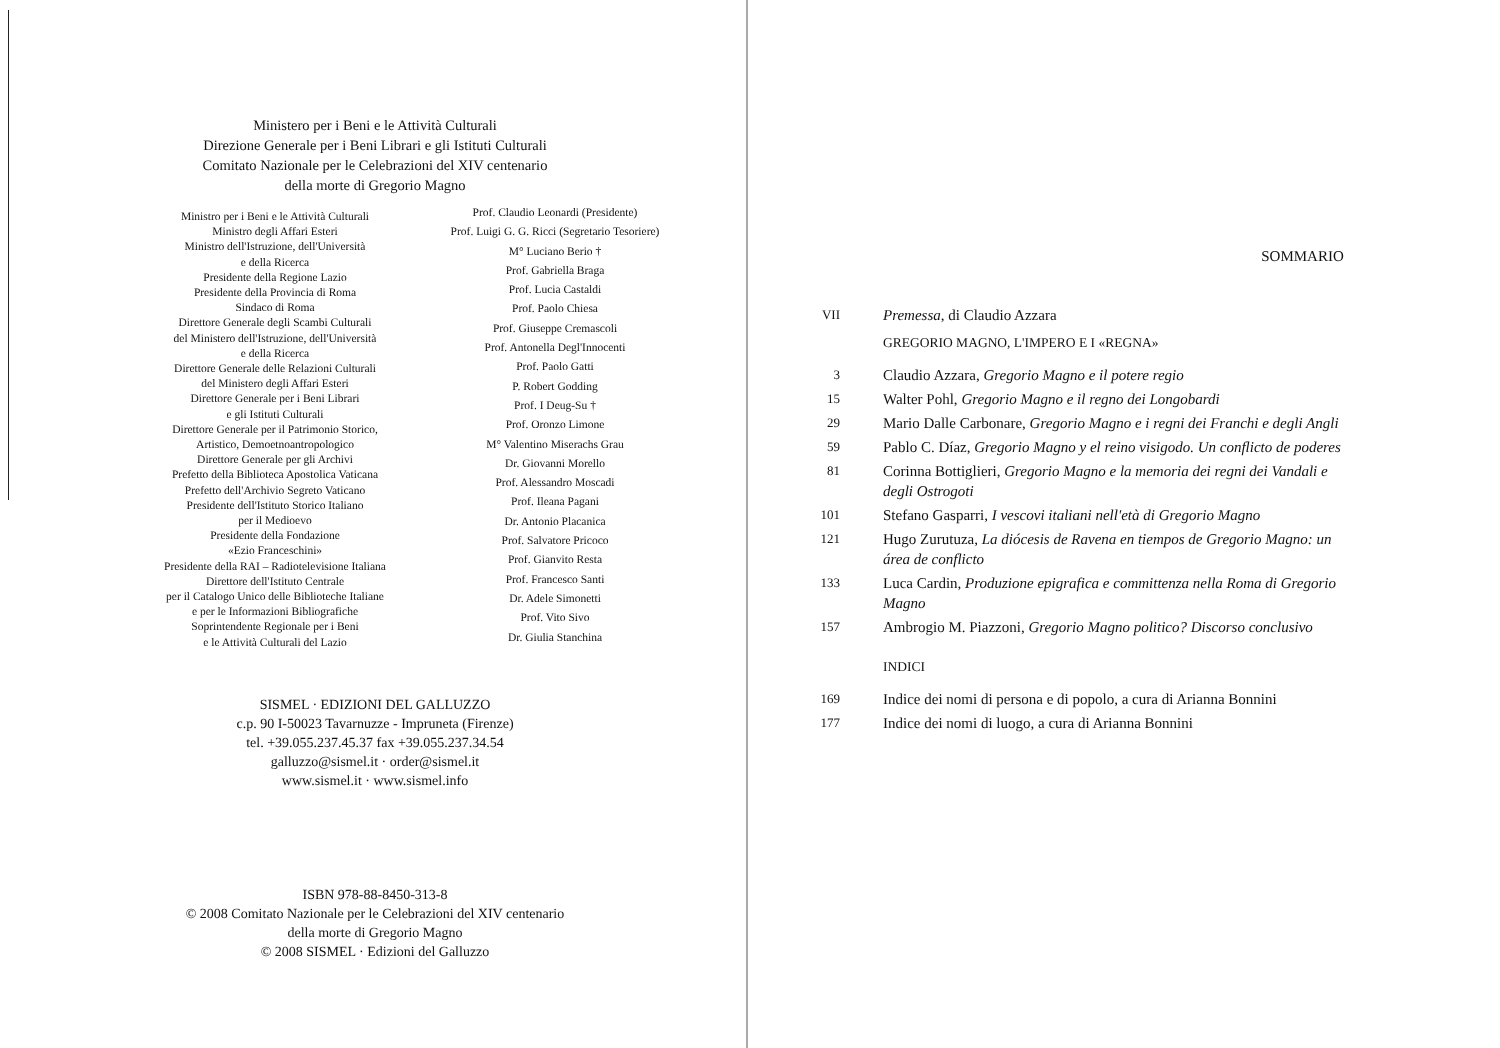Ministero per i Beni e le Attività Culturali
Direzione Generale per i Beni Librari e gli Istituti Culturali
Comitato Nazionale per le Celebrazioni del XIV centenario
della morte di Gregorio Magno
Ministro per i Beni e le Attività Culturali
Ministro degli Affari Esteri
Ministro dell'Istruzione, dell'Università
e della Ricerca
Presidente della Regione Lazio
Presidente della Provincia di Roma
Sindaco di Roma
Direttore Generale degli Scambi Culturali
del Ministero dell'Istruzione, dell'Università
e della Ricerca
Direttore Generale delle Relazioni Culturali
del Ministero degli Affari Esteri
Direttore Generale per i Beni Librari
e gli Istituti Culturali
Direttore Generale per il Patrimonio Storico,
Artistico, Demoetnoantropologico
Direttore Generale per gli Archivi
Prefetto della Biblioteca Apostolica Vaticana
Prefetto dell'Archivio Segreto Vaticano
Presidente dell'Istituto Storico Italiano
per il Medioevo
Presidente della Fondazione
«Ezio Franceschini»
Presidente della RAI – Radiotelevisione Italiana
Direttore dell'Istituto Centrale
per il Catalogo Unico delle Biblioteche Italiane
e per le Informazioni Bibliografiche
Soprintendente Regionale per i Beni
e le Attività Culturali del Lazio
Prof. Claudio Leonardi (Presidente)
Prof. Luigi G. G. Ricci (Segretario Tesoriere)
M° Luciano Berio †
Prof. Gabriella Braga
Prof. Lucia Castaldi
Prof. Paolo Chiesa
Prof. Giuseppe Cremascoli
Prof. Antonella Degl'Innocenti
Prof. Paolo Gatti
P. Robert Godding
Prof. I Deug-Su †
Prof. Oronzo Limone
M° Valentino Miserachs Grau
Dr. Giovanni Morello
Prof. Alessandro Moscadi
Prof. Ileana Pagani
Dr. Antonio Placanica
Prof. Salvatore Pricoco
Prof. Gianvito Resta
Prof. Francesco Santi
Dr. Adele Simonetti
Prof. Vito Sivo
Dr. Giulia Stanchina
SISMEL · EDIZIONI DEL GALLUZZO
c.p. 90 I-50023 Tavarnuzze - Impruneta (Firenze)
tel. +39.055.237.45.37 fax +39.055.237.34.54
galluzzo@sismel.it · order@sismel.it
www.sismel.it · www.sismel.info
ISBN 978-88-8450-313-8
© 2008 Comitato Nazionale per le Celebrazioni del XIV centenario
della morte di Gregorio Magno
© 2008 SISMEL · Edizioni del Galluzzo
SOMMARIO
VII Premessa, di Claudio Azzara
GREGORIO MAGNO, L'IMPERO E I «REGNA»
3 Claudio Azzara, Gregorio Magno e il potere regio
15 Walter Pohl, Gregorio Magno e il regno dei Longobardi
29 Mario Dalle Carbonare, Gregorio Magno e i regni dei Franchi e degli Angli
59 Pablo C. Díaz, Gregorio Magno y el reino visigodo. Un conflicto de poderes
81 Corinna Bottiglieri, Gregorio Magno e la memoria dei regni dei Vandali e degli Ostrogoti
101 Stefano Gasparri, I vescovi italiani nell'età di Gregorio Magno
121 Hugo Zurutuza, La diócesis de Ravena en tiempos de Gregorio Magno: un área de conflicto
133 Luca Cardin, Produzione epigrafica e committenza nella Roma di Gregorio Magno
157 Ambrogio M. Piazzoni, Gregorio Magno politico? Discorso conclusivo
INDICI
169 Indice dei nomi di persona e di popolo, a cura di Arianna Bonnini
177 Indice dei nomi di luogo, a cura di Arianna Bonnini